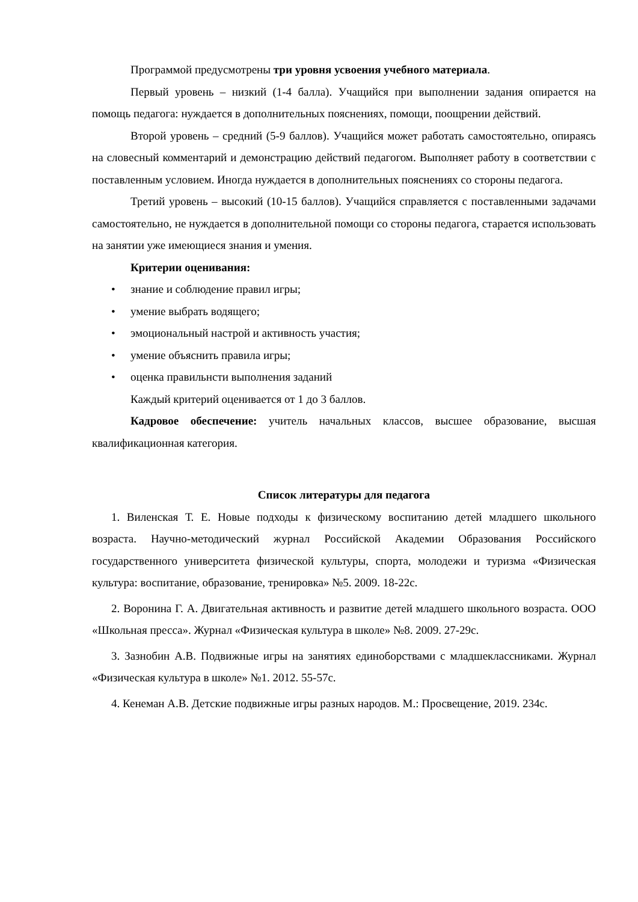Программой предусмотрены три уровня усвоения учебного материала.
Первый уровень – низкий (1-4 балла). Учащийся при выполнении задания опирается на помощь педагога: нуждается в дополнительных пояснениях, помощи, поощрении действий.
Второй уровень – средний (5-9 баллов). Учащийся может работать самостоятельно, опираясь на словесный комментарий и демонстрацию действий педагогом. Выполняет работу в соответствии с поставленным условием. Иногда нуждается в дополнительных пояснениях со стороны педагога.
Третий уровень – высокий (10-15 баллов). Учащийся справляется с поставленными задачами самостоятельно, не нуждается в дополнительной помощи со стороны педагога, старается использовать на занятии уже имеющиеся знания и умения.
Критерии оценивания:
• знание и соблюдение правил игры;
• умение выбрать водящего;
• эмоциональный настрой и активность участия;
• умение объяснить правила игры;
• оценка правильнсти выполнения заданий
Каждый критерий оценивается от 1 до 3 баллов.
Кадровое обеспечение: учитель начальных классов, высшее образование, высшая квалификационная категория.
Список литературы для педагога
1. Виленская Т. Е. Новые подходы к физическому воспитанию детей младшего школьного возраста. Научно-методический журнал Российской Академии Образования Российского государственного университета физической культуры, спорта, молодежи и туризма «Физическая культура: воспитание, образование, тренировка» №5. 2009. 18-22с.
2. Воронина Г. А. Двигательная активность и развитие детей младшего школьного возраста. ООО «Школьная пресса». Журнал «Физическая культура в школе» №8. 2009. 27-29с.
3. Зазнобин А.В. Подвижные игры на занятиях единоборствами с младшеклассниками. Журнал «Физическая культура в школе» №1. 2012. 55-57с.
4. Кенеман А.В. Детские подвижные игры разных народов. М.: Просвещение, 2019. 234с.